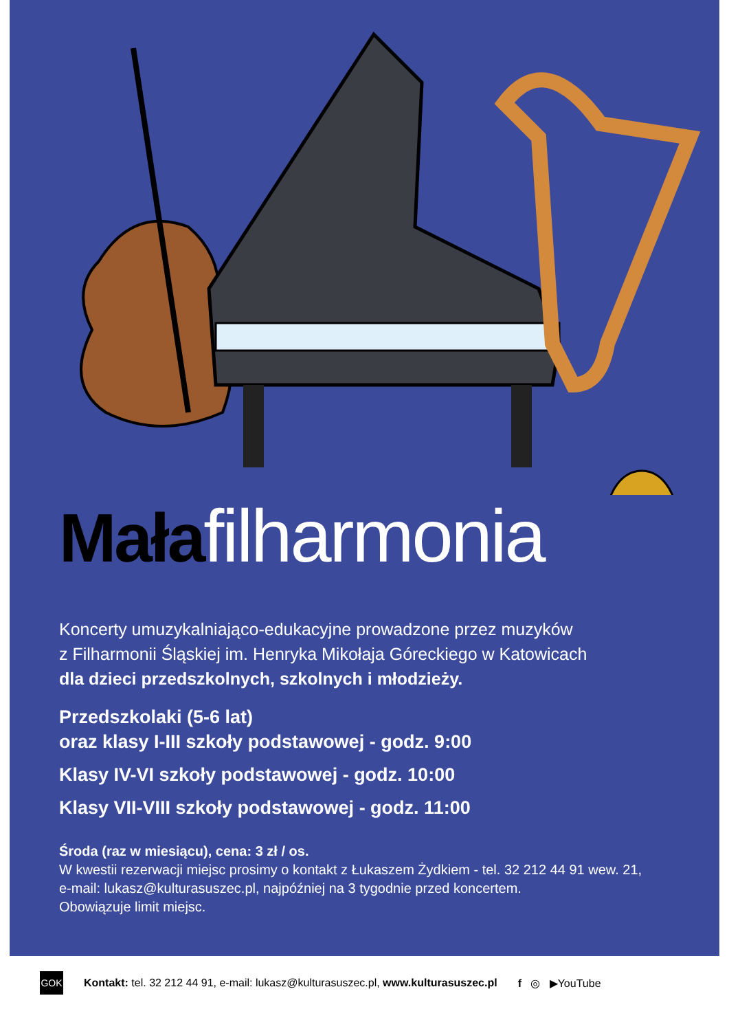Małafilharmonia
Koncerty umuzykalniająco-edukacyjne prowadzone przez muzyków
z Filharmonii Śląskiej im. Henryka Mikołaja Góreckiego w Katowicach
dla dzieci przedszkolnych, szkolnych i młodzieży.
Przedszkolaki (5-6 lat)
oraz klasy I-III szkoły podstawowej - godz. 9:00
Klasy IV-VI szkoły podstawowej - godz. 10:00
Klasy VII-VIII szkoły podstawowej - godz. 11:00
Środa (raz w miesiącu), cena: 3 zł / os.
W kwestii rezerwacji miejsc prosimy o kontakt z Łukaszem Żydkiem - tel. 32 212 44 91 wew. 21,
e-mail: lukasz@kulturasuszec.pl, najpóźniej na 3 tygodnie przed koncertem.
Obowiązuje limit miejsc.
GOK
Kontakt: tel. 32 212 44 91, e-mail: lukasz@kulturasuszec.pl, www.kulturasuszec.pl
f ◎ ▶YouTube